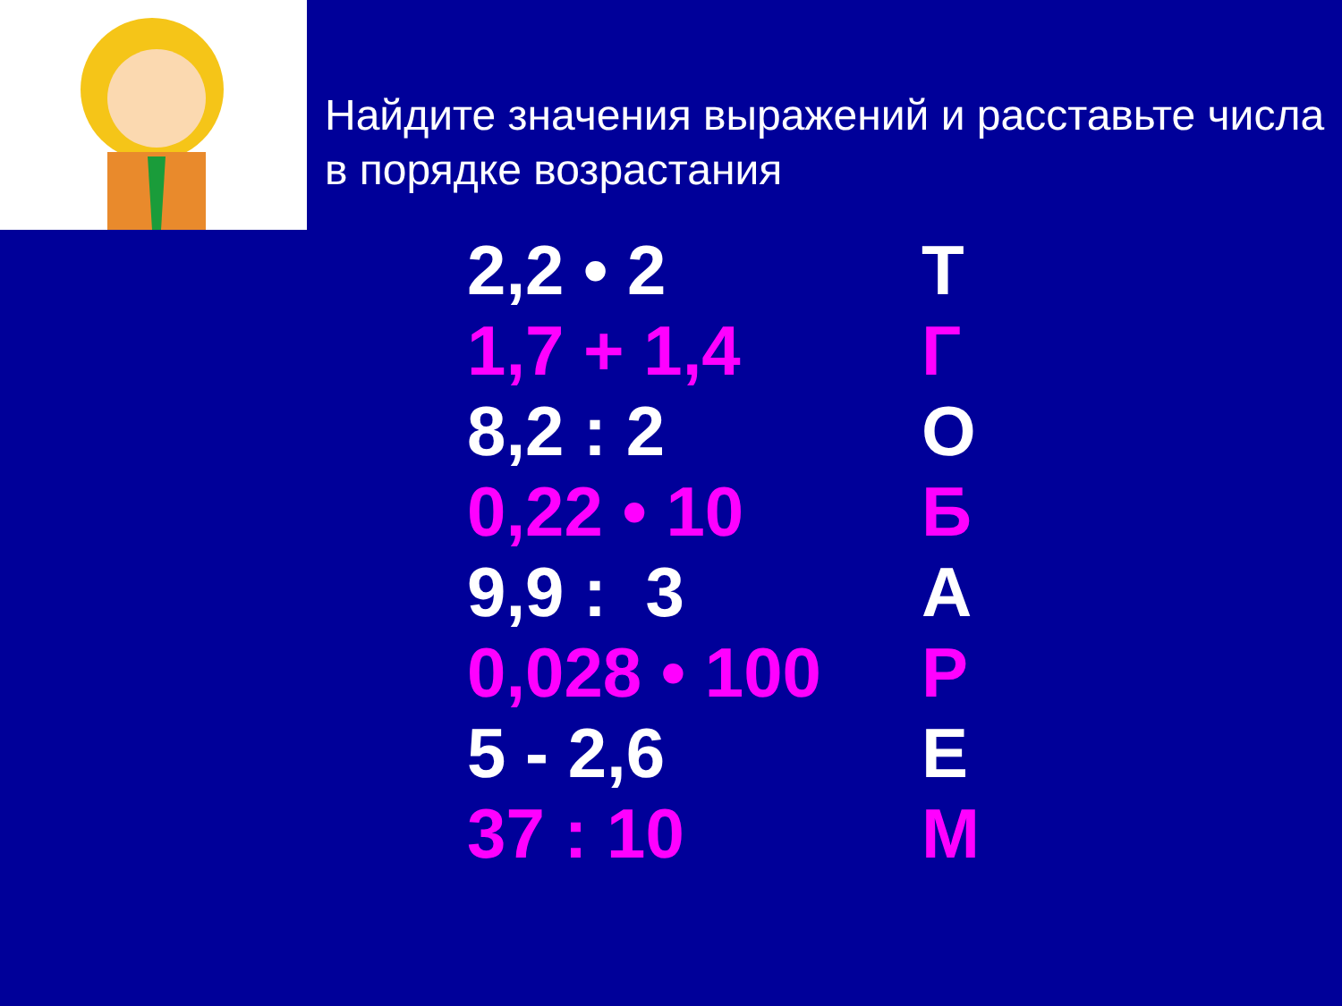Найдите значения выражений и расставьте числа в порядке возрастания
| 2,2 • 2 | Т |
| 1,7 + 1,4 | Г |
| 8,2 : 2 | О |
| 0,22 • 10 | Б |
| 9,9 : 3 | А |
| 0,028 • 100 | Р |
| 5 - 2,6 | Е |
| 37 : 10 | М |